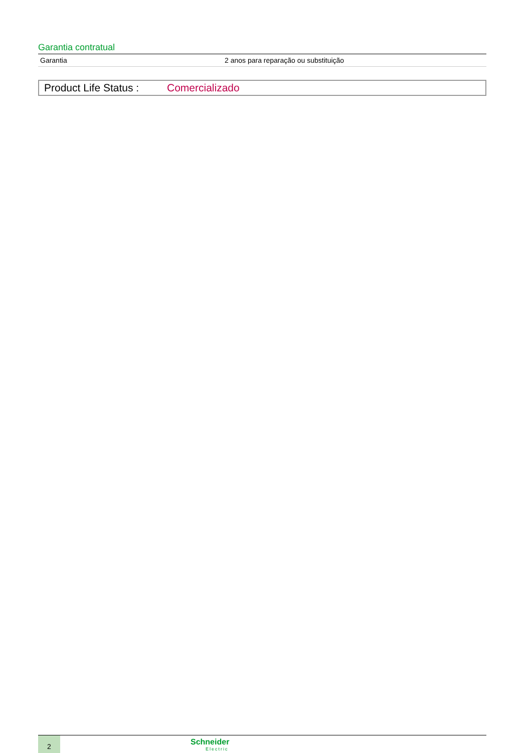Garantia contratual
| Garantia | 2 anos para reparação ou substituição |
Product Life Status : Comercializado
2
Schneider
Electric